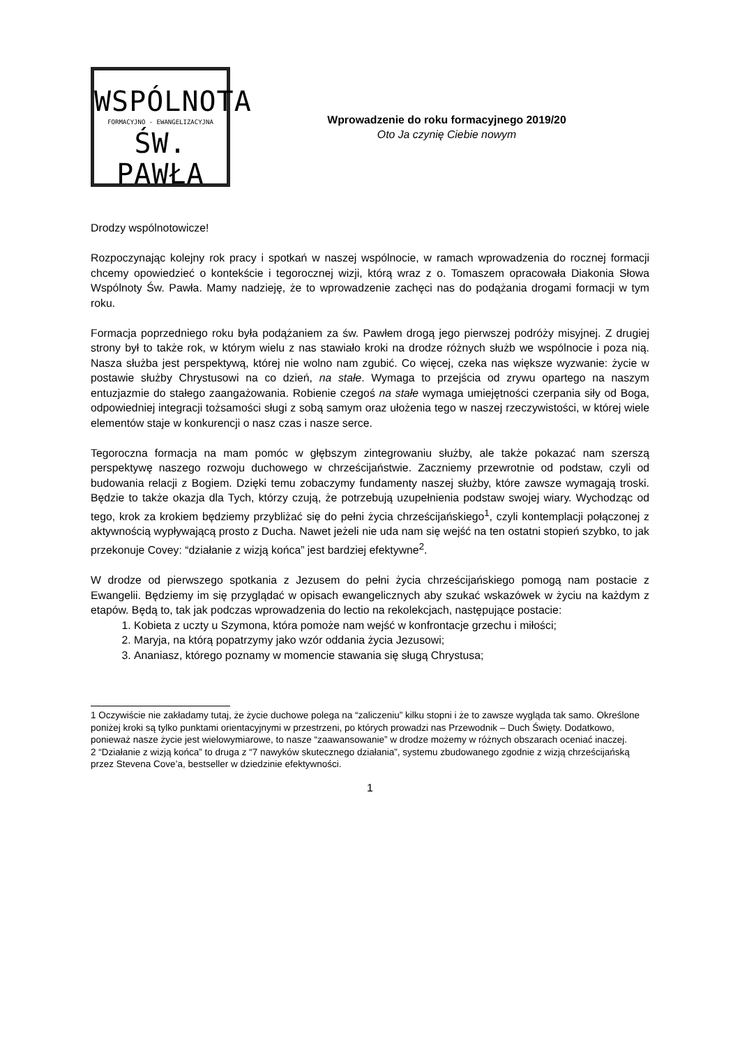WSPÓLNOTA
FORMACYJNO - EWANGELIZACYJNA
ŚW. PAWŁA
Wprowadzenie do roku formacyjnego 2019/20
Oto Ja czynię Ciebie nowym
Drodzy wspólnotowicze!
Rozpoczynając kolejny rok pracy i spotkań w naszej wspólnocie, w ramach wprowadzenia do rocznej formacji chcemy opowiedzieć o kontekście i tegorocznej wizji, którą wraz z o. Tomaszem opracowała Diakonia Słowa Wspólnoty Św. Pawła. Mamy nadzieję, że to wprowadzenie zachęci nas do podążania drogami formacji w tym roku.
Formacja poprzedniego roku była podążaniem za św. Pawłem drogą jego pierwszej podróży misyjnej. Z drugiej strony był to także rok, w którym wielu z nas stawiało kroki na drodze różnych służb we wspólnocie i poza nią. Nasza służba jest perspektywą, której nie wolno nam zgubić. Co więcej, czeka nas większe wyzwanie: życie w postawie służby Chrystusowi na co dzień, na stałe. Wymaga to przejścia od zrywu opartego na naszym entuzjazmie do stałego zaangażowania. Robienie czegoś na stałe wymaga umiejętności czerpania siły od Boga, odpowiedniej integracji tożsamości sługi z sobą samym oraz ułożenia tego w naszej rzeczywistości, w której wiele elementów staje w konkurencji o nasz czas i nasze serce.
Tegoroczna formacja na mam pomóc w głębszym zintegrowaniu służby, ale także pokazać nam szerszą perspektywę naszego rozwoju duchowego w chrześcijaństwie. Zaczniemy przewrotnie od podstaw, czyli od budowania relacji z Bogiem. Dzięki temu zobaczymy fundamenty naszej służby, które zawsze wymagają troski. Będzie to także okazja dla Tych, którzy czują, że potrzebują uzupełnienia podstaw swojej wiary. Wychodząc od tego, krok za krokiem będziemy przybliżać się do pełni życia chrześcijańskiego<sup>1</sup>, czyli kontemplacji połączonej z aktywnością wypływającą prosto z Ducha. Nawet jeżeli nie uda nam się wejść na ten ostatni stopień szybko, to jak przekonuje Covey: “działanie z wizją końca” jest bardziej efektywne<sup>2</sup>.
W drodze od pierwszego spotkania z Jezusem do pełni życia chrześcijańskiego pomogą nam postacie z Ewangelii. Będziemy im się przyglądać w opisach ewangelicznych aby szukać wskazówek w życiu na każdym z etapów. Będą to, tak jak podczas wprowadzenia do lectio na rekolekcjach, następujące postacie:
1. Kobieta z uczty u Szymona, która pomoże nam wejść w konfrontacje grzechu i miłości;
2. Maryja, na którą popatrzymy jako wzór oddania życia Jezusowi;
3. Ananiasz, którego poznamy w momencie stawania się sługą Chrystusa;
1 Oczywiście nie zakładamy tutaj, że życie duchowe polega na “zaliczeniu” kilku stopni i że to zawsze wygląda tak samo. Określone poniżej kroki są tylko punktami orientacyjnymi w przestrzeni, po których prowadzi nas Przewodnik – Duch Święty. Dodatkowo, ponieważ nasze życie jest wielowymiarowe, to nasze “zaawansowanie” w drodze możemy w różnych obszarach oceniać inaczej.
2 “Działanie z wizją końca” to druga z “7 nawyków skutecznego działania”, systemu zbudowanego zgodnie z wizją chrześcijańską przez Stevena Cove’a, bestseller w dziedzinie efektywności.
1